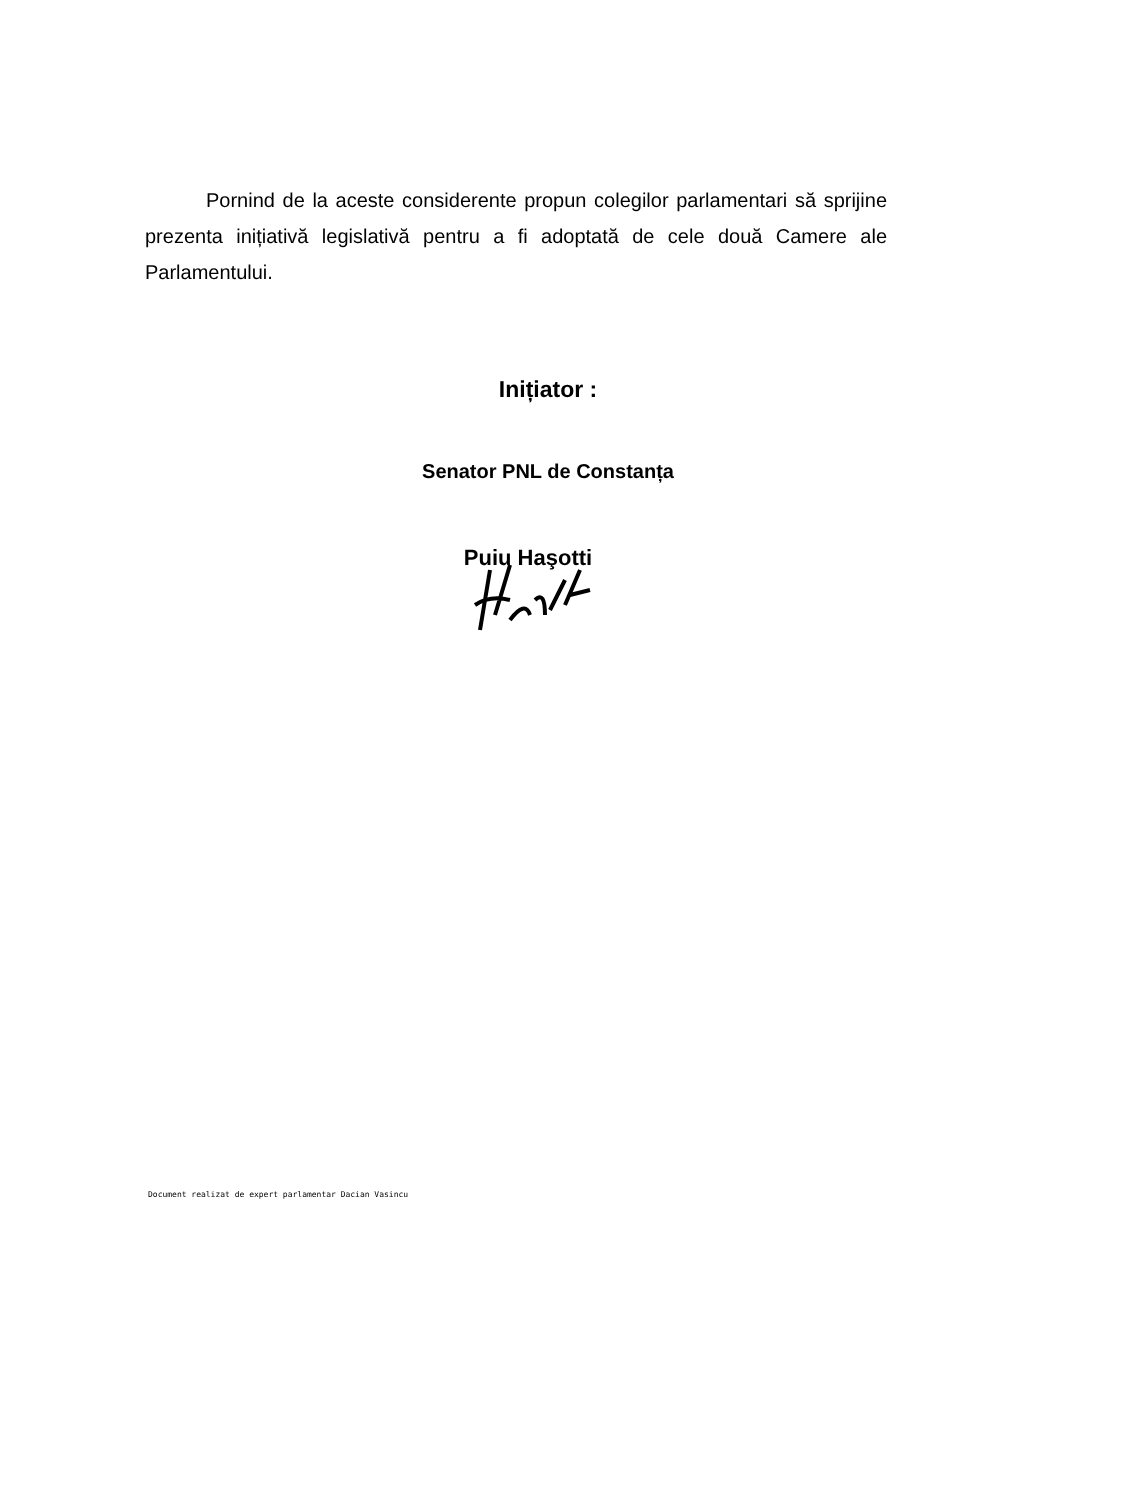Pornind de la aceste considerente propun colegilor parlamentari să sprijine prezenta inițiativă legislativă pentru a fi adoptată de cele două Camere ale Parlamentului.
Inițiator :
Senator PNL de Constanța
Puiu Haşotti
Document realizat de expert parlamentar Dacian Vasincu